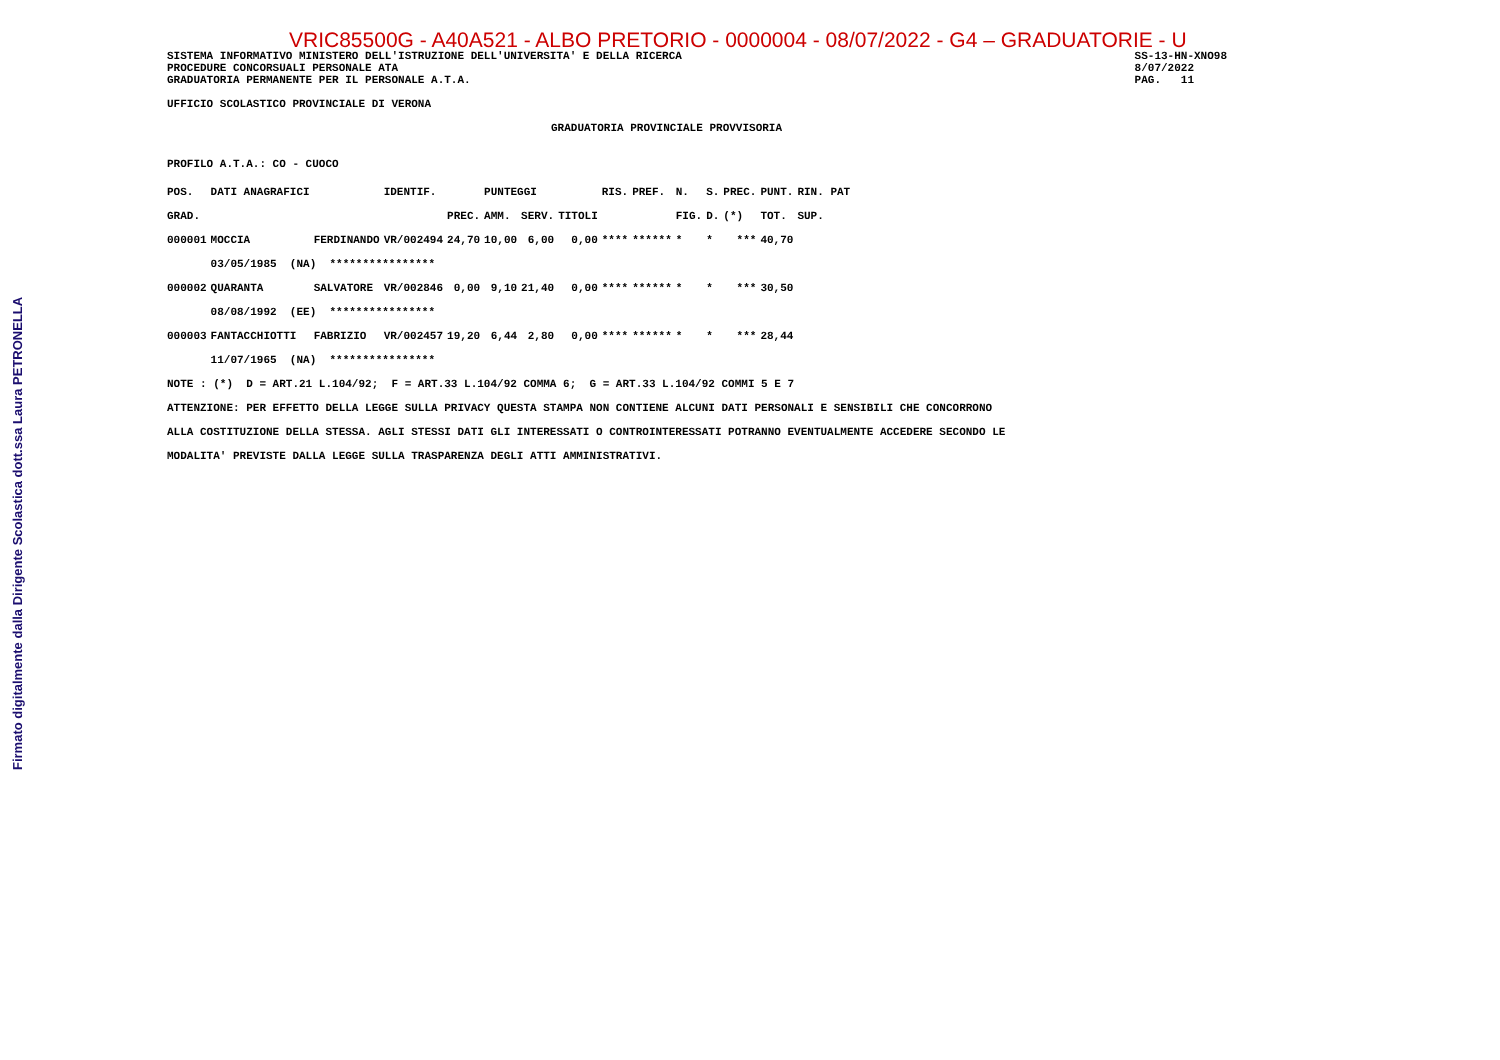Firmato digitalmente dalla Dirigente Scolastica dott.ssa Laura PETRONELLA
VRIC85500G - A40A521 - ALBO PRETORIO - 0000004 - 08/07/2022 - G4 – GRADUATORIE - U
SISTEMA INFORMATIVO MINISTERO DELL'ISTRUZIONE DELL'UNIVERSITA' E DELLA RICERCA
PROCEDURE CONCORSUALI PERSONALE ATA
GRADUATORIA PERMANENTE PER IL PERSONALE A.T.A.
SS-13-HN-XNO98
8/07/2022
PAG.   11
UFFICIO SCOLASTICO PROVINCIALE DI VERONA
GRADUATORIA PROVINCIALE PROVVISORIA
PROFILO A.T.A.: CO - CUOCO
| POS. | DATI ANAGRAFICI | | IDENTIF. | | PUNTEGGI | | | RIS. | PREF. | N. | S. | PREC. | PUNT. | RIN. PAT |
| --- | --- | --- | --- | --- | --- | --- | --- | --- | --- | --- | --- | --- | --- | --- |
| GRAD. | | | | PREC. | AMM. | SERV. | TITOLI | | | FIG. | D. | (*) | TOT. | SUP. |
| 000001 | MOCCIA | FERDINANDO | VR/002494 | 24,70 | 10,00 | 6,00 | 0,00 | **** | ****** | * | * | *** | 40,70 | |
| | 03/05/1985 (NA) **************** | | | | | | | | | | | | | |
| 000002 | QUARANTA | SALVATORE | VR/002846 | 0,00 | 9,10 | 21,40 | 0,00 | **** | ****** | * | * | *** | 30,50 | |
| | 08/08/1992 (EE) **************** | | | | | | | | | | | | | |
| 000003 | FANTACCHIOTTI | FABRIZIO | VR/002457 | 19,20 | 6,44 | 2,80 | 0,00 | **** | ****** | * | * | *** | 28,44 | |
| | 11/07/1965 (NA) **************** | | | | | | | | | | | | | |
NOTE : (*)  D = ART.21 L.104/92;  F = ART.33 L.104/92 COMMA 6;  G = ART.33 L.104/92 COMMI 5 E 7
ATTENZIONE: PER EFFETTO DELLA LEGGE SULLA PRIVACY QUESTA STAMPA NON CONTIENE ALCUNI DATI PERSONALI E SENSIBILI CHE CONCORRONO
ALLA COSTITUZIONE DELLA STESSA. AGLI STESSI DATI GLI INTERESSATI O CONTROINTERESSATI POTRANNO EVENTUALMENTE ACCEDERE SECONDO LE
MODALITA' PREVISTE DALLA LEGGE SULLA TRASPARENZA DEGLI ATTI AMMINISTRATIVI.